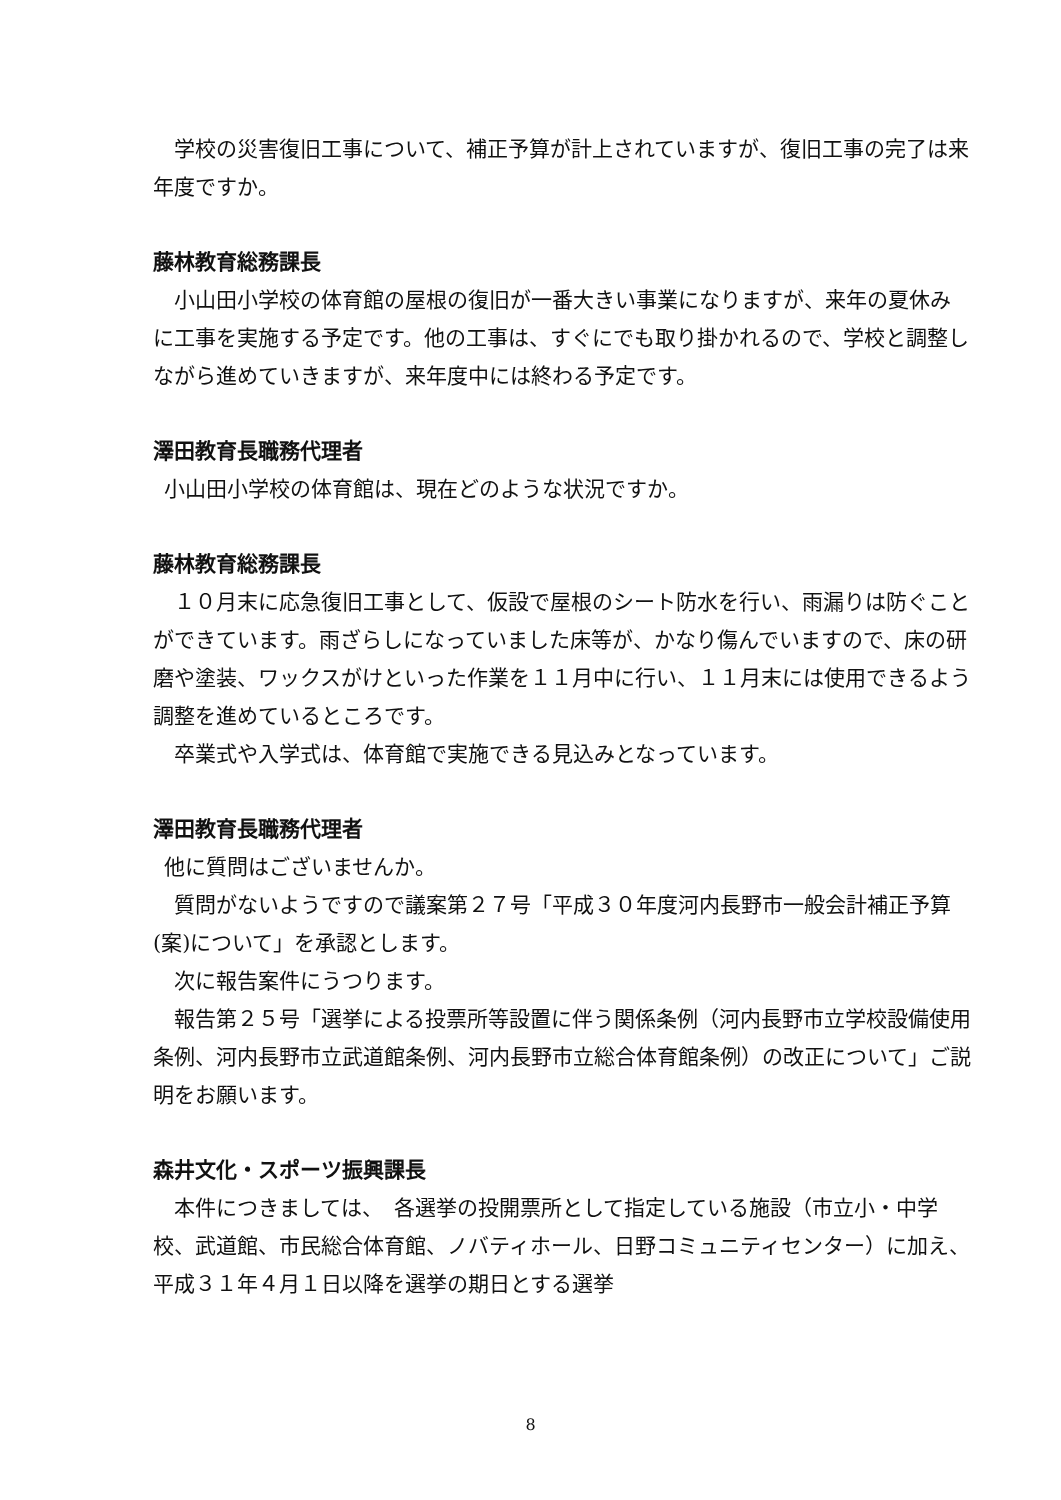学校の災害復旧工事について、補正予算が計上されていますが、復旧工事の完了は来年度ですか。
藤林教育総務課長
小山田小学校の体育館の屋根の復旧が一番大きい事業になりますが、来年の夏休みに工事を実施する予定です。他の工事は、すぐにでも取り掛かれるので、学校と調整しながら進めていきますが、来年度中には終わる予定です。
澤田教育長職務代理者
小山田小学校の体育館は、現在どのような状況ですか。
藤林教育総務課長
１０月末に応急復旧工事として、仮設で屋根のシート防水を行い、雨漏りは防ぐことができています。雨ざらしになっていました床等が、かなり傷んでいますので、床の研磨や塗装、ワックスがけといった作業を１１月中に行い、１１月末には使用できるよう調整を進めているところです。
卒業式や入学式は、体育館で実施できる見込みとなっています。
澤田教育長職務代理者
他に質問はございませんか。
質問がないようですので議案第２７号「平成３０年度河内長野市一般会計補正予算(案)について」を承認とします。
次に報告案件にうつります。
報告第２５号「選挙による投票所等設置に伴う関係条例（河内長野市立学校設備使用条例、河内長野市立武道館条例、河内長野市立総合体育館条例）の改正について」ご説明をお願います。
森井文化・スポーツ振興課長
本件につきましては、　各選挙の投開票所として指定している施設（市立小・中学校、武道館、市民総合体育館、ノバティホール、日野コミュニティセンター）に加え、平成３１年４月１日以降を選挙の期日とする選挙
8